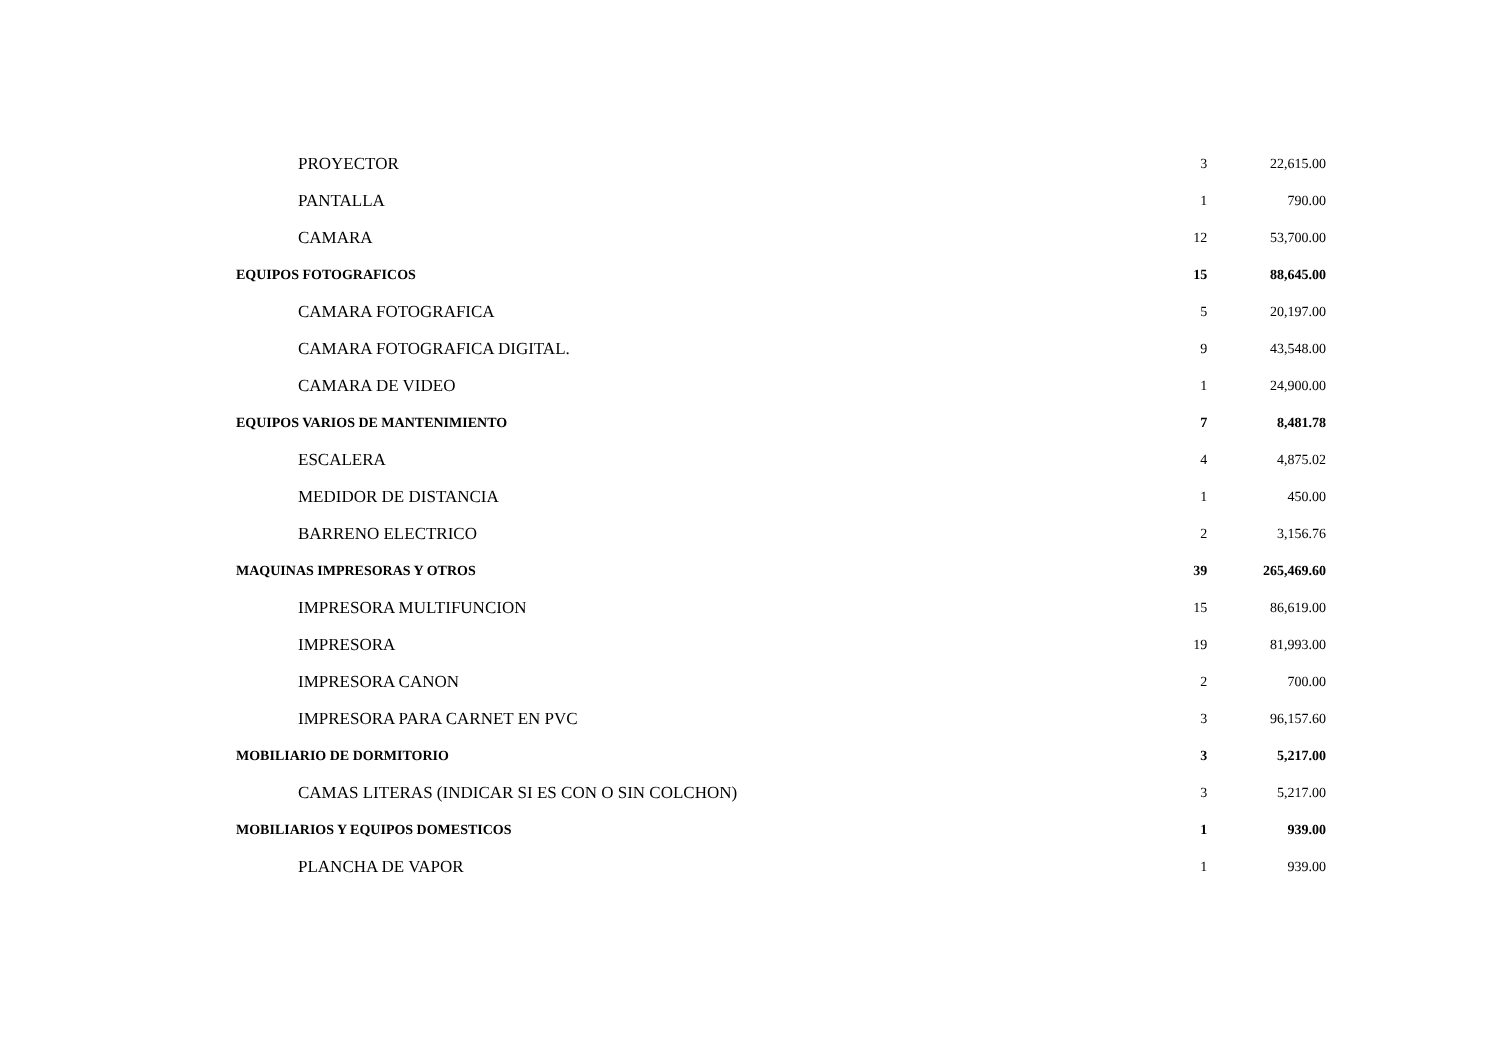| PROYECTOR | 3 | 22,615.00 |
| PANTALLA | 1 | 790.00 |
| CAMARA | 12 | 53,700.00 |
| EQUIPOS FOTOGRAFICOS | 15 | 88,645.00 |
| CAMARA FOTOGRAFICA | 5 | 20,197.00 |
| CAMARA FOTOGRAFICA DIGITAL. | 9 | 43,548.00 |
| CAMARA DE VIDEO | 1 | 24,900.00 |
| EQUIPOS VARIOS DE MANTENIMIENTO | 7 | 8,481.78 |
| ESCALERA | 4 | 4,875.02 |
| MEDIDOR DE DISTANCIA | 1 | 450.00 |
| BARRENO ELECTRICO | 2 | 3,156.76 |
| MAQUINAS IMPRESORAS Y OTROS | 39 | 265,469.60 |
| IMPRESORA MULTIFUNCION | 15 | 86,619.00 |
| IMPRESORA | 19 | 81,993.00 |
| IMPRESORA CANON | 2 | 700.00 |
| IMPRESORA PARA CARNET EN PVC | 3 | 96,157.60 |
| MOBILIARIO DE DORMITORIO | 3 | 5,217.00 |
| CAMAS LITERAS (INDICAR SI ES CON O SIN COLCHON) | 3 | 5,217.00 |
| MOBILIARIOS Y EQUIPOS DOMESTICOS | 1 | 939.00 |
| PLANCHA DE VAPOR | 1 | 939.00 |